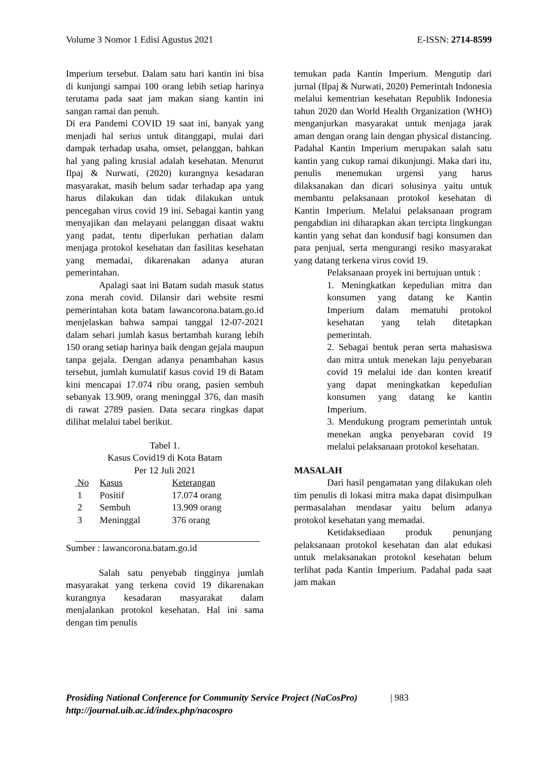Volume 3 Nomor 1 Edisi Agustus 2021 E-ISSN: 2714-8599
Imperium tersebut. Dalam satu hari kantin ini bisa di kunjungi sampai 100 orang lebih setiap harinya terutama pada saat jam makan siang kantin ini sangan ramai dan penuh.
Di era Pandemi COVID 19 saat ini, banyak yang menjadi hal serius untuk ditanggapi, mulai dari dampak terhadap usaha, omset, pelanggan, bahkan hal yang paling krusial adalah kesehatan. Menurut Ilpaj & Nurwati, (2020) kurangnya kesadaran masyarakat, masih belum sadar terhadap apa yang harus dilakukan dan tidak dilakukan untuk pencegahan virus covid 19 ini. Sebagai kantin yang menyajikan dan melayani pelanggan disaat waktu yang padat, tentu diperlukan perhatian dalam menjaga protokol kesehatan dan fasilitas kesehatan yang memadai, dikarenakan adanya aturan pemerintahan.
Apalagi saat ini Batam sudah masuk status zona merah covid. Dilansir dari website resmi pemerintahan kota batam lawancorona.batam.go.id menjelaskan bahwa sampai tanggal 12-07-2021 dalam sehari jumlah kasus bertambah kurang lebih 150 orang setiap harinya baik dengan gejala maupun tanpa gejala. Dengan adanya penambahan kasus tersebut, jumlah kumulatif kasus covid 19 di Batam kini mencapai 17.074 ribu orang, pasien sembuh sebanyak 13.909, orang meninggal 376, dan masih di rawat 2789 pasien. Data secara ringkas dapat dilihat melalui tabel berikut.
Tabel 1.
Kasus Covid19 di Kota Batam
Per 12 Juli 2021
| No | Kasus | Keterangan |
| --- | --- | --- |
| 1 | Positif | 17.074 orang |
| 2 | Sembuh | 13.909 orang |
| 3 | Meninggal | 376 orang |
Sumber : lawancorona.batam.go.id
Salah satu penyebab tingginya jumlah masyarakat yang terkena covid 19 dikarenakan kurangnya kesadaran masyarakat dalam menjalankan protokol kesehatan. Hal ini sama dengan tim penulis
temukan pada Kantin Imperium. Mengutip dari jurnal (Ilpaj & Nurwati, 2020) Pemerintah Indonesia melalui kementrian kesehatan Republik Indonesia tahun 2020 dan World Health Organization (WHO) menganjurkan masyarakat untuk menjaga jarak aman dengan orang lain dengan physical distancing. Padahal Kantin Imperium merupakan salah satu kantin yang cukup ramai dikunjungi. Maka dari itu, penulis menemukan urgensi yang harus dilaksanakan dan dicari solusinya yaitu untuk membantu pelaksanaan protokol kesehatan di Kantin Imperium. Melalui pelaksanaan program pengabdian ini diharapkan akan tercipta lingkungan kantin yang sehat dan kondusif bagi konsumen dan para penjual, serta mengurangi resiko masyarakat yang datang terkena virus covid 19.
Pelaksanaan proyek ini bertujuan untuk :
1. Meningkatkan kepedulian mitra dan konsumen yang datang ke Kantin Imperium dalam mematuhi protokol kesehatan yang telah ditetapkan pemerintah.
2. Sebagai bentuk peran serta mahasiswa dan mitra untuk menekan laju penyebaran covid 19 melalui ide dan konten kreatif yang dapat meningkatkan kepedulian konsumen yang datang ke kantin Imperium.
3. Mendukung program pemerintah untuk menekan angka penyebaran covid 19 melalui pelaksanaan protokol kesehatan.
MASALAH
Dari hasil pengamatan yang dilakukan oleh tim penulis di lokasi mitra maka dapat disimpulkan permasalahan mendasar yaitu belum adanya protokol kesehatan yang memadai.
Ketidaksediaan produk penunjang pelaksanaan protokol kesehatan dan alat edukasi untuk melaksanakan protokol kesehatan belum terlihat pada Kantin Imperium. Padahal pada saat jam makan
Prosiding National Conference for Community Service Project (NaCosPro) | 983
http://journal.uib.ac.id/index.php/nacospro